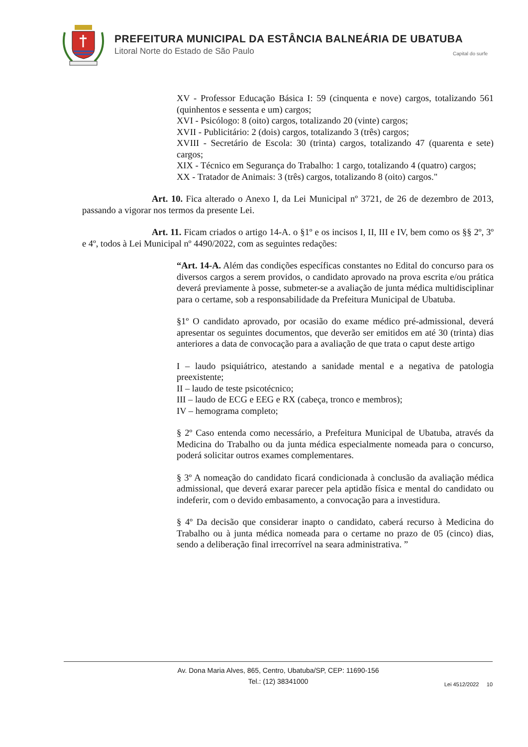PREFEITURA MUNICIPAL DA ESTÂNCIA BALNEÁRIA DE UBATUBA
Litoral Norte do Estado de São Paulo
Capital do surfe
XV - Professor Educação Básica I: 59 (cinquenta e nove) cargos, totalizando 561 (quinhentos e sessenta e um) cargos;
XVI - Psicólogo: 8 (oito) cargos, totalizando 20 (vinte) cargos;
XVII - Publicitário: 2 (dois) cargos, totalizando 3 (três) cargos;
XVIII - Secretário de Escola: 30 (trinta) cargos, totalizando 47 (quarenta e sete) cargos;
XIX - Técnico em Segurança do Trabalho: 1 cargo, totalizando 4 (quatro) cargos;
XX - Tratador de Animais: 3 (três) cargos, totalizando 8 (oito) cargos."
Art. 10. Fica alterado o Anexo I, da Lei Municipal nº 3721, de 26 de dezembro de 2013, passando a vigorar nos termos da presente Lei.
Art. 11. Ficam criados o artigo 14-A. o §1º e os incisos I, II, III e IV, bem como os §§ 2º, 3º e 4º, todos à Lei Municipal nº 4490/2022, com as seguintes redações:
“Art. 14-A. Além das condições específicas constantes no Edital do concurso para os diversos cargos a serem providos, o candidato aprovado na prova escrita e/ou prática deverá previamente à posse, submeter-se a avaliação de junta médica multidisciplinar para o certame, sob a responsabilidade da Prefeitura Municipal de Ubatuba.
§1º O candidato aprovado, por ocasião do exame médico pré-admissional, deverá apresentar os seguintes documentos, que deverão ser emitidos em até 30 (trinta) dias anteriores a data de convocação para a avaliação de que trata o caput deste artigo
I – laudo psiquiátrico, atestando a sanidade mental e a negativa de patologia preexistente;
II – laudo de teste psicotécnico;
III – laudo de ECG e EEG e RX (cabeça, tronco e membros);
IV – hemograma completo;
§ 2º Caso entenda como necessário, a Prefeitura Municipal de Ubatuba, através da Medicina do Trabalho ou da junta médica especialmente nomeada para o concurso, poderá solicitar outros exames complementares.
§ 3º A nomeação do candidato ficará condicionada à conclusão da avaliação médica admissional, que deverá exarar parecer pela aptidão física e mental do candidato ou indeferir, com o devido embasamento, a convocação para a investidura.
§ 4º Da decisão que considerar inapto o candidato, caberá recurso à Medicina do Trabalho ou à junta médica nomeada para o certame no prazo de 05 (cinco) dias, sendo a deliberação final irrecorrível na seara administrativa. ”
Av. Dona Maria Alves, 865, Centro, Ubatuba/SP, CEP: 11690-156
Tel.: (12) 38341000
Lei 4512/2022 10